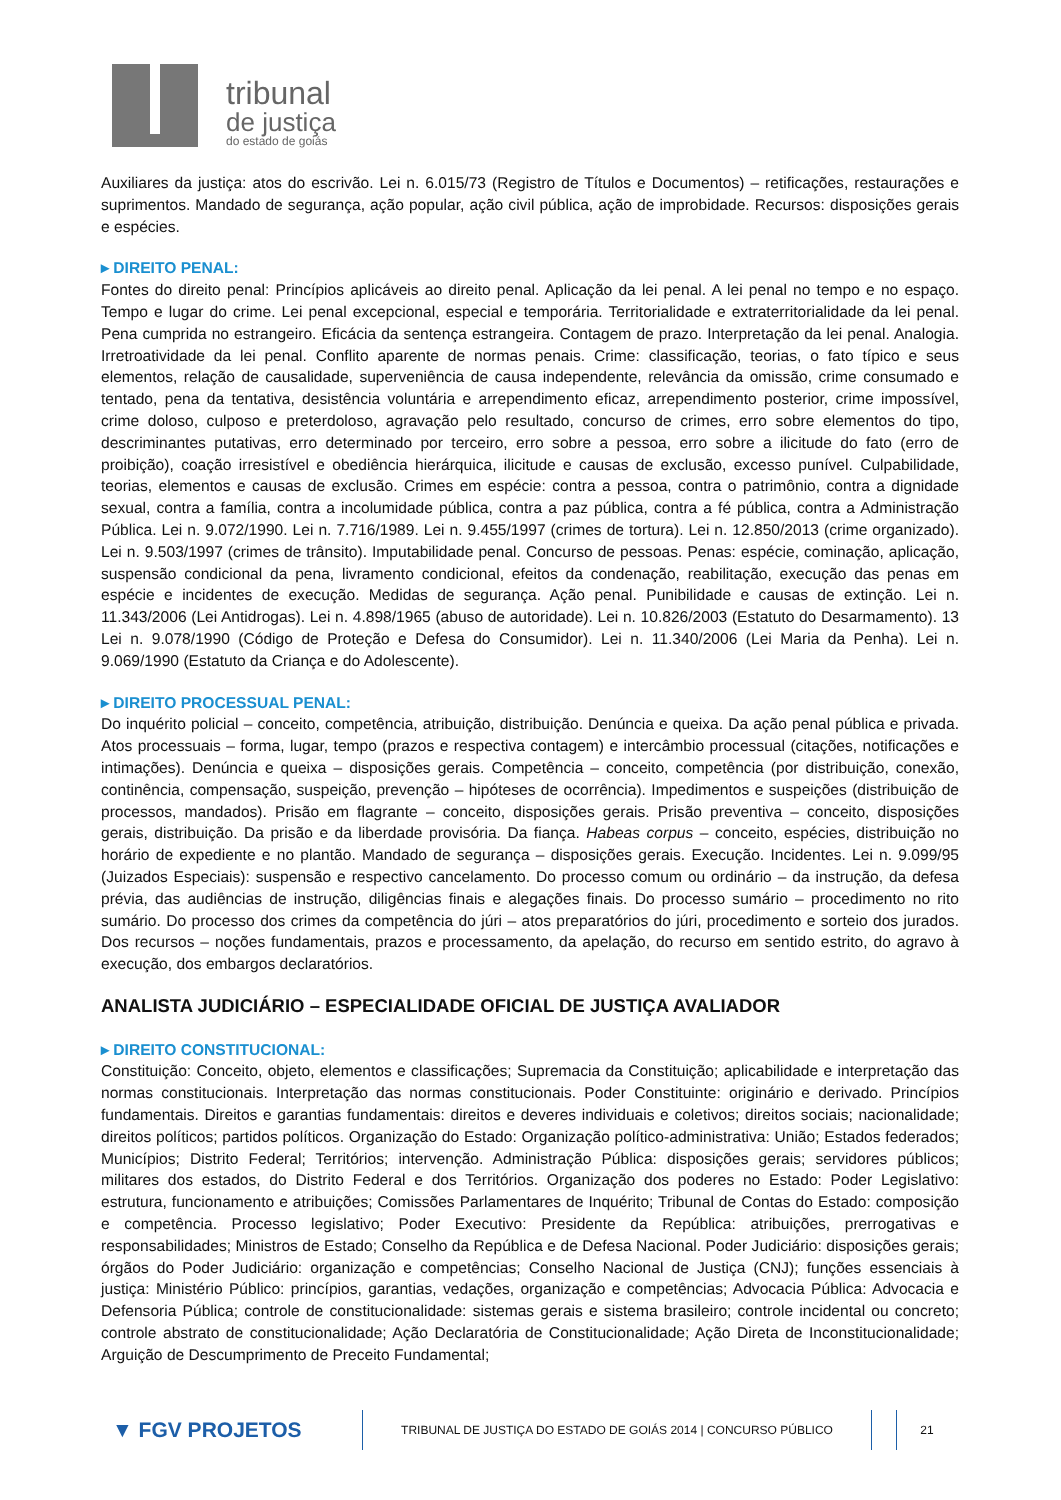tribunal
de justiça
do estado de goiás
Auxiliares da justiça: atos do escrivão. Lei n. 6.015/73 (Registro de Títulos e Documentos) – retificações, restaurações e suprimentos. Mandado de segurança, ação popular, ação civil pública, ação de improbidade. Recursos: disposições gerais e espécies.
▸ DIREITO PENAL:
Fontes do direito penal: Princípios aplicáveis ao direito penal. Aplicação da lei penal. A lei penal no tempo e no espaço. Tempo e lugar do crime. Lei penal excepcional, especial e temporária. Territorialidade e extraterritorialidade da lei penal. Pena cumprida no estrangeiro. Eficácia da sentença estrangeira. Contagem de prazo. Interpretação da lei penal. Analogia. Irretroatividade da lei penal. Conflito aparente de normas penais. Crime: classificação, teorias, o fato típico e seus elementos, relação de causalidade, superveniência de causa independente, relevância da omissão, crime consumado e tentado, pena da tentativa, desistência voluntária e arrependimento eficaz, arrependimento posterior, crime impossível, crime doloso, culposo e preterdoloso, agravação pelo resultado, concurso de crimes, erro sobre elementos do tipo, descriminantes putativas, erro determinado por terceiro, erro sobre a pessoa, erro sobre a ilicitude do fato (erro de proibição), coação irresistível e obediência hierárquica, ilicitude e causas de exclusão, excesso punível. Culpabilidade, teorias, elementos e causas de exclusão. Crimes em espécie: contra a pessoa, contra o patrimônio, contra a dignidade sexual, contra a família, contra a incolumidade pública, contra a paz pública, contra a fé pública, contra a Administração Pública. Lei n. 9.072/1990. Lei n. 7.716/1989. Lei n. 9.455/1997 (crimes de tortura). Lei n. 12.850/2013 (crime organizado). Lei n. 9.503/1997 (crimes de trânsito). Imputabilidade penal. Concurso de pessoas. Penas: espécie, cominação, aplicação, suspensão condicional da pena, livramento condicional, efeitos da condenação, reabilitação, execução das penas em espécie e incidentes de execução. Medidas de segurança. Ação penal. Punibilidade e causas de extinção. Lei n. 11.343/2006 (Lei Antidrogas). Lei n. 4.898/1965 (abuso de autoridade). Lei n. 10.826/2003 (Estatuto do Desarmamento). 13 Lei n. 9.078/1990 (Código de Proteção e Defesa do Consumidor). Lei n. 11.340/2006 (Lei Maria da Penha). Lei n. 9.069/1990 (Estatuto da Criança e do Adolescente).
▸ DIREITO PROCESSUAL PENAL:
Do inquérito policial – conceito, competência, atribuição, distribuição. Denúncia e queixa. Da ação penal pública e privada. Atos processuais – forma, lugar, tempo (prazos e respectiva contagem) e intercâmbio processual (citações, notificações e intimações). Denúncia e queixa – disposições gerais. Competência – conceito, competência (por distribuição, conexão, continência, compensação, suspeição, prevenção – hipóteses de ocorrência). Impedimentos e suspeições (distribuição de processos, mandados). Prisão em flagrante – conceito, disposições gerais. Prisão preventiva – conceito, disposições gerais, distribuição. Da prisão e da liberdade provisória. Da fiança. Habeas corpus – conceito, espécies, distribuição no horário de expediente e no plantão. Mandado de segurança – disposições gerais. Execução. Incidentes. Lei n. 9.099/95 (Juizados Especiais): suspensão e respectivo cancelamento. Do processo comum ou ordinário – da instrução, da defesa prévia, das audiências de instrução, diligências finais e alegações finais. Do processo sumário – procedimento no rito sumário. Do processo dos crimes da competência do júri – atos preparatórios do júri, procedimento e sorteio dos jurados. Dos recursos – noções fundamentais, prazos e processamento, da apelação, do recurso em sentido estrito, do agravo à execução, dos embargos declaratórios.
ANALISTA JUDICIÁRIO – ESPECIALIDADE OFICIAL DE JUSTIÇA AVALIADOR
▸ DIREITO CONSTITUCIONAL:
Constituição: Conceito, objeto, elementos e classificações; Supremacia da Constituição; aplicabilidade e interpretação das normas constitucionais. Interpretação das normas constitucionais. Poder Constituinte: originário e derivado. Princípios fundamentais. Direitos e garantias fundamentais: direitos e deveres individuais e coletivos; direitos sociais; nacionalidade; direitos políticos; partidos políticos. Organização do Estado: Organização político-administrativa: União; Estados federados; Municípios; Distrito Federal; Territórios; intervenção. Administração Pública: disposições gerais; servidores públicos; militares dos estados, do Distrito Federal e dos Territórios. Organização dos poderes no Estado: Poder Legislativo: estrutura, funcionamento e atribuições; Comissões Parlamentares de Inquérito; Tribunal de Contas do Estado: composição e competência. Processo legislativo; Poder Executivo: Presidente da República: atribuições, prerrogativas e responsabilidades; Ministros de Estado; Conselho da República e de Defesa Nacional. Poder Judiciário: disposições gerais; órgãos do Poder Judiciário: organização e competências; Conselho Nacional de Justiça (CNJ); funções essenciais à justiça: Ministério Público: princípios, garantias, vedações, organização e competências; Advocacia Pública: Advocacia e Defensoria Pública; controle de constitucionalidade: sistemas gerais e sistema brasileiro; controle incidental ou concreto; controle abstrato de constitucionalidade; Ação Declaratória de Constitucionalidade; Ação Direta de Inconstitucionalidade; Arguição de Descumprimento de Preceito Fundamental;
▼ FGV PROJETOS
TRIBUNAL DE JUSTIÇA DO ESTADO DE GOIÁS 2014 | CONCURSO PÚBLICO
21